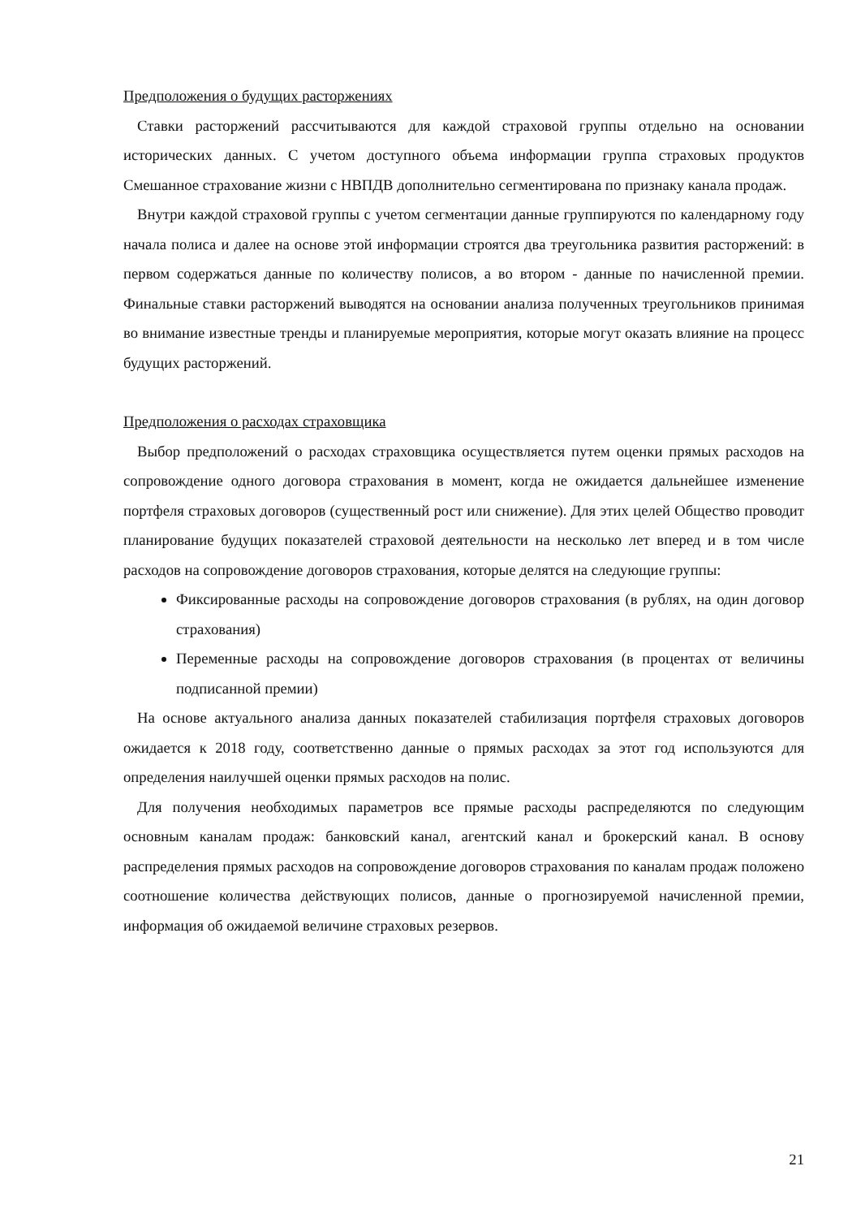Предположения о будущих расторжениях
Ставки расторжений рассчитываются для каждой страховой группы отдельно на основании исторических данных. С учетом доступного объема информации группа страховых продуктов Смешанное страхование жизни с НВПДВ дополнительно сегментирована по признаку канала продаж.
Внутри каждой страховой группы с учетом сегментации данные группируются по календарному году начала полиса и далее на основе этой информации строятся два треугольника развития расторжений: в первом содержаться данные по количеству полисов, а во втором - данные по начисленной премии. Финальные ставки расторжений выводятся на основании анализа полученных треугольников принимая во внимание известные тренды и планируемые мероприятия, которые могут оказать влияние на процесс будущих расторжений.
Предположения о расходах страховщика
Выбор предположений о расходах страховщика осуществляется путем оценки прямых расходов на сопровождение одного договора страхования в момент, когда не ожидается дальнейшее изменение портфеля страховых договоров (существенный рост или снижение). Для этих целей Общество проводит планирование будущих показателей страховой деятельности на несколько лет вперед и в том числе расходов на сопровождение договоров страхования, которые делятся на следующие группы:
Фиксированные расходы на сопровождение договоров страхования (в рублях, на один договор страхования)
Переменные расходы на сопровождение договоров страхования (в процентах от величины подписанной премии)
На основе актуального анализа данных показателей стабилизация портфеля страховых договоров ожидается к 2018 году, соответственно данные о прямых расходах за этот год используются для определения наилучшей оценки прямых расходов на полис.
Для получения необходимых параметров все прямые расходы распределяются по следующим основным каналам продаж: банковский канал, агентский канал и брокерский канал. В основу распределения прямых расходов на сопровождение договоров страхования по каналам продаж положено соотношение количества действующих полисов, данные о прогнозируемой начисленной премии, информация об ожидаемой величине страховых резервов.
21